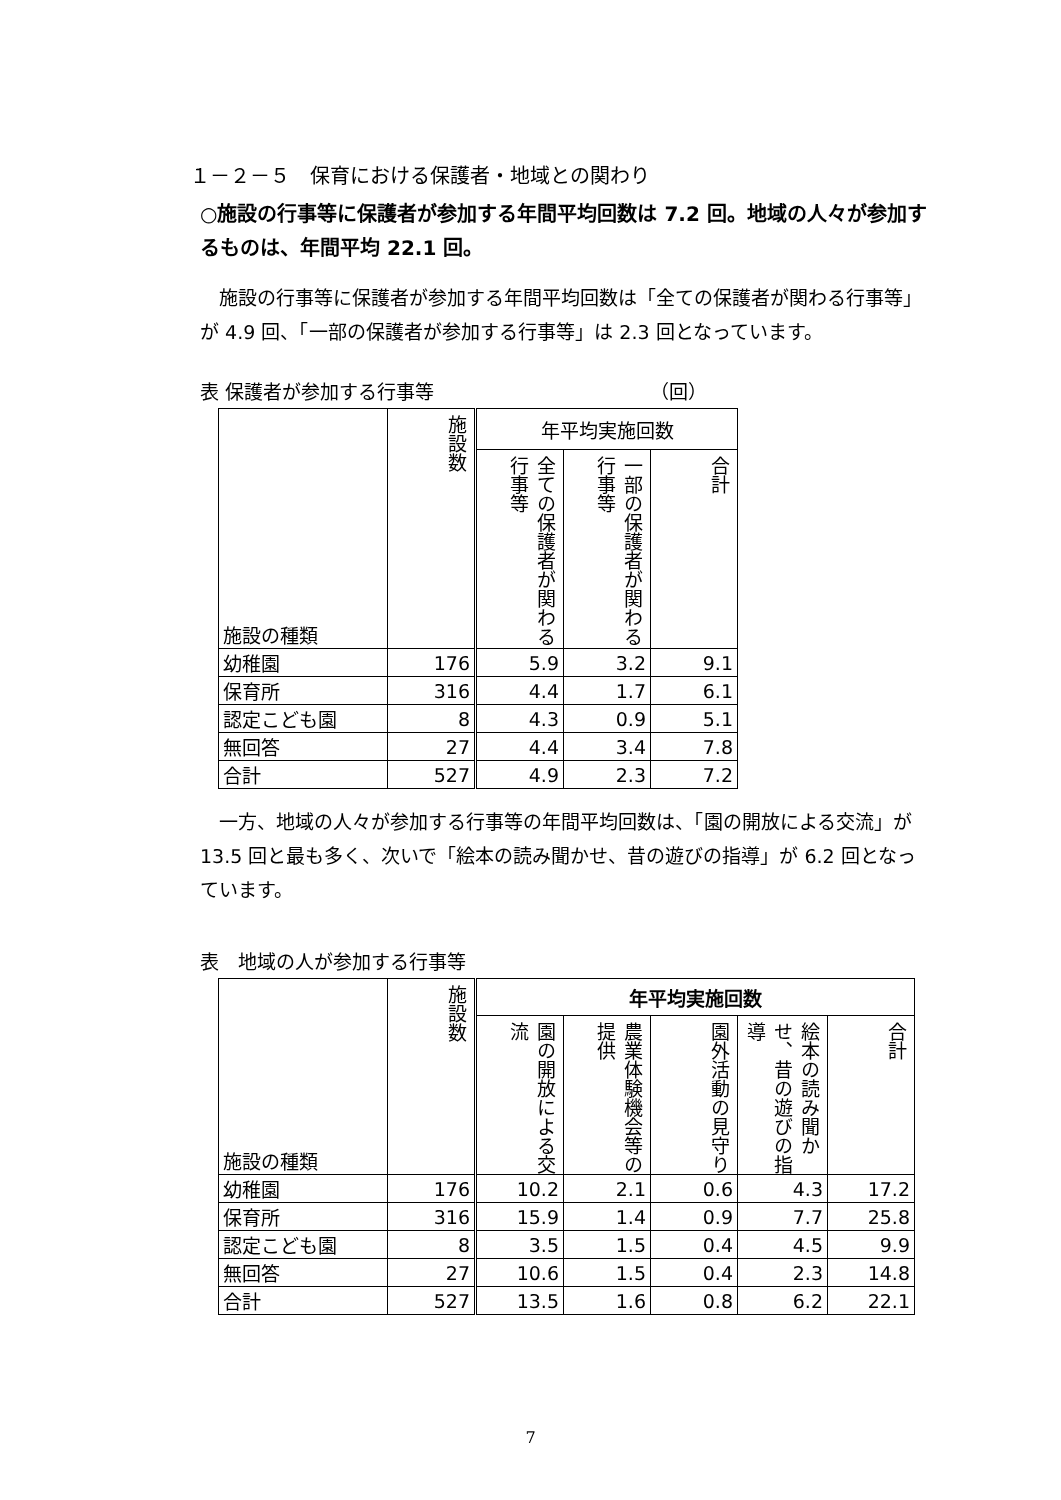１－２－５　保育における保護者・地域との関わり
○施設の行事等に保護者が参加する年間平均回数は 7.2 回。地域の人々が参加するものは、年間平均 22.1 回。
　施設の行事等に保護者が参加する年間平均回数は「全ての保護者が関わる行事等」が 4.9 回、「一部の保護者が参加する行事等」は 2.3 回となっています。
表 保護者が参加する行事等 （回）
| 施設の種類 | 施設数 | 年平均実施回数 | | |
| --- | --- | --- | --- | --- |
| | | 全ての保護者が関わる行事等 | 一部の保護者が関わる行事等 | 合計 |
| 幼稚園 | 176 | 5.9 | 3.2 | 9.1 |
| 保育所 | 316 | 4.4 | 1.7 | 6.1 |
| 認定こども園 | 8 | 4.3 | 0.9 | 5.1 |
| 無回答 | 27 | 4.4 | 3.4 | 7.8 |
| 合計 | 527 | 4.9 | 2.3 | 7.2 |
　一方、地域の人々が参加する行事等の年間平均回数は、「園の開放による交流」が 13.5 回と最も多く、次いで「絵本の読み聞かせ、昔の遊びの指導」が 6.2 回となっています。
表　地域の人が参加する行事等
| 施設の種類 | 施設数 | 年平均実施回数 | | | | |
| --- | --- | --- | --- | --- | --- | --- |
| | | 園の開放による交流 | 農業体験機会等の提供 | 園外活動の見守り | 絵本の読み聞かせ、昔の遊びの指導 | 合計 |
| 幼稚園 | 176 | 10.2 | 2.1 | 0.6 | 4.3 | 17.2 |
| 保育所 | 316 | 15.9 | 1.4 | 0.9 | 7.7 | 25.8 |
| 認定こども園 | 8 | 3.5 | 1.5 | 0.4 | 4.5 | 9.9 |
| 無回答 | 27 | 10.6 | 1.5 | 0.4 | 2.3 | 14.8 |
| 合計 | 527 | 13.5 | 1.6 | 0.8 | 6.2 | 22.1 |
7